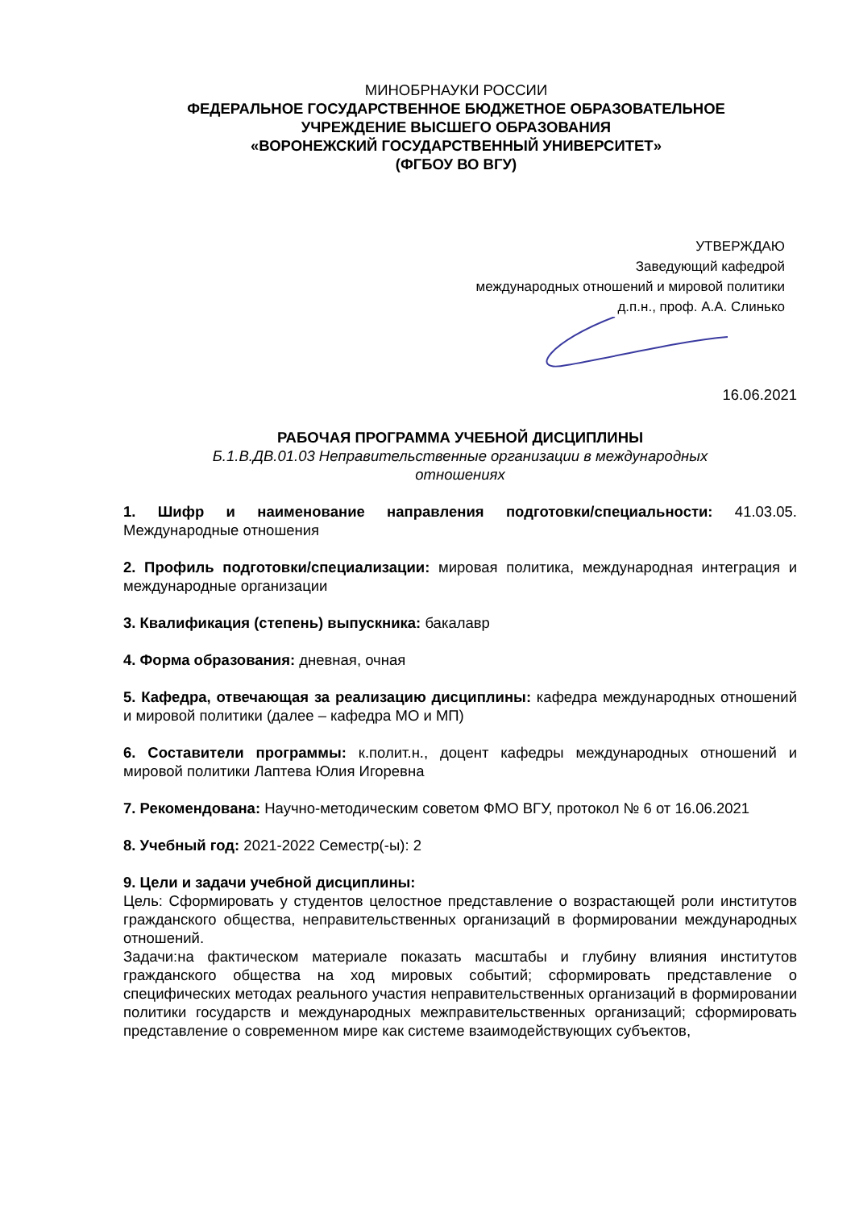МИНОБРНАУКИ РОССИИ
ФЕДЕРАЛЬНОЕ ГОСУДАРСТВЕННОЕ БЮДЖЕТНОЕ ОБРАЗОВАТЕЛЬНОЕ
УЧРЕЖДЕНИЕ ВЫСШЕГО ОБРАЗОВАНИЯ
«ВОРОНЕЖСКИЙ ГОСУДАРСТВЕННЫЙ УНИВЕРСИТЕТ»
(ФГБОУ ВО ВГУ)
УТВЕРЖДАЮ
Заведующий кафедрой
международных отношений и мировой политики
д.п.н., проф. А.А. Слинько
16.06.2021
РАБОЧАЯ ПРОГРАММА УЧЕБНОЙ ДИСЦИПЛИНЫ
Б.1.В.ДВ.01.03 Неправительственные организации в международных
отношениях
1. Шифр и наименование направления подготовки/специальности: 41.03.05. Международные отношения
2. Профиль подготовки/специализации: мировая политика, международная интеграция и международные организации
3. Квалификация (степень) выпускника: бакалавр
4. Форма образования: дневная, очная
5. Кафедра, отвечающая за реализацию дисциплины: кафедра международных отношений и мировой политики (далее – кафедра МО и МП)
6. Составители программы: к.полит.н., доцент кафедры международных отношений и мировой политики Лаптева Юлия Игоревна
7. Рекомендована: Научно-методическим советом ФМО ВГУ, протокол № 6 от 16.06.2021
8. Учебный год: 2021-2022 Семестр(-ы): 2
9. Цели и задачи учебной дисциплины:
Цель: Сформировать у студентов целостное представление о возрастающей роли институтов гражданского общества, неправительственных организаций в формировании международных отношений.
Задачи:на фактическом материале показать масштабы и глубину влияния институтов гражданского общества на ход мировых событий; сформировать представление о специфических методах реального участия неправительственных организаций в формировании политики государств и международных межправительственных организаций; сформировать представление о современном мире как системе взаимодействующих субъектов,